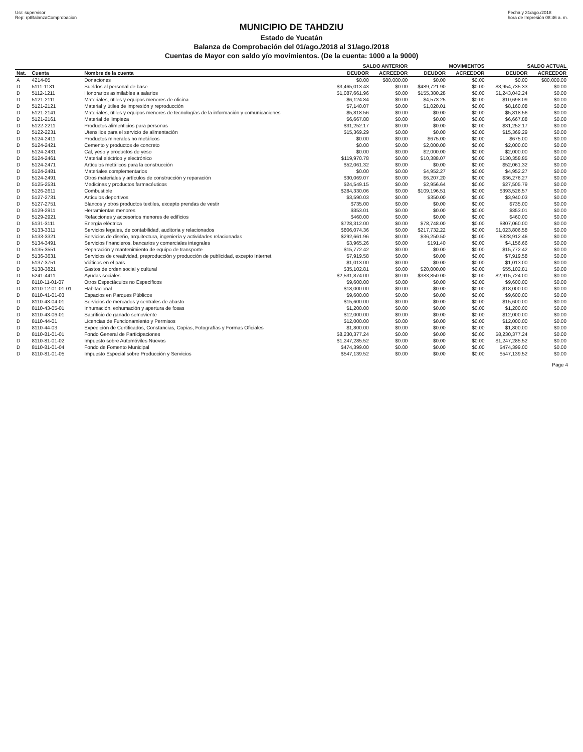Usr: supervisor
Rep: rptBalanzaComprobacion
Fecha y 31/ago./2018
hora de Impresión 08:46 a. m.
MUNICIPIO DE TAHDZIU
Estado de Yucatán
Balanza de Comprobación del 01/ago./2018 al 31/ago./2018
Cuentas de Mayor con saldo y/o movimientos. (De la cuenta: 1000 a la 9000)
| | | | SALDO ANTERIOR | | MOVIMIENTOS | | SALDO ACTUAL | |
| --- | --- | --- | --- | --- | --- | --- | --- | --- |
| Nat. | Cuenta | Nombre de la cuenta | DEUDOR | ACREEDOR | DEUDOR | ACREEDOR | DEUDOR | ACREEDOR |
| A | 4214-05 | Donaciones | $0.00 | $80,000.00 | $0.00 | $0.00 | $0.00 | $80,000.00 |
| D | 5111-1131 | Sueldos al personal de base | $3,465,013.43 | $0.00 | $489,721.90 | $0.00 | $3,954,735.33 | $0.00 |
| D | 5112-1211 | Honorarios asimilables a salarios | $1,087,661.96 | $0.00 | $155,380.28 | $0.00 | $1,243,042.24 | $0.00 |
| D | 5121-2111 | Materiales, útiles y equipos menores de oficina | $6,124.84 | $0.00 | $4,573.25 | $0.00 | $10,698.09 | $0.00 |
| D | 5121-2121 | Material y útiles de impresión y reproducción | $7,140.07 | $0.00 | $1,020.01 | $0.00 | $8,160.08 | $0.00 |
| D | 5121-2141 | Materiales, útiles y equipos menores de tecnologías de la información y comunicaciones | $5,818.56 | $0.00 | $0.00 | $0.00 | $5,818.56 | $0.00 |
| D | 5121-2161 | Material de limpieza | $6,667.88 | $0.00 | $0.00 | $0.00 | $6,667.88 | $0.00 |
| D | 5122-2211 | Productos alimenticios para personas | $31,252.17 | $0.00 | $0.00 | $0.00 | $31,252.17 | $0.00 |
| D | 5122-2231 | Utensilios para el servicio de alimentación | $15,369.29 | $0.00 | $0.00 | $0.00 | $15,369.29 | $0.00 |
| D | 5124-2411 | Productos minerales no metálicos | $0.00 | $0.00 | $675.00 | $0.00 | $675.00 | $0.00 |
| D | 5124-2421 | Cemento y productos de concreto | $0.00 | $0.00 | $2,000.00 | $0.00 | $2,000.00 | $0.00 |
| D | 5124-2431 | Cal, yeso y productos de yeso | $0.00 | $0.00 | $2,000.00 | $0.00 | $2,000.00 | $0.00 |
| D | 5124-2461 | Material eléctrico y electrónico | $119,970.78 | $0.00 | $10,388.07 | $0.00 | $130,358.85 | $0.00 |
| D | 5124-2471 | Artículos metálicos para la construcción | $52,061.32 | $0.00 | $0.00 | $0.00 | $52,061.32 | $0.00 |
| D | 5124-2481 | Materiales complementarios | $0.00 | $0.00 | $4,952.27 | $0.00 | $4,952.27 | $0.00 |
| D | 5124-2491 | Otros materiales y artículos de construcción y reparación | $30,069.07 | $0.00 | $6,207.20 | $0.00 | $36,276.27 | $0.00 |
| D | 5125-2531 | Medicinas y productos farmacéuticos | $24,549.15 | $0.00 | $2,956.64 | $0.00 | $27,505.79 | $0.00 |
| D | 5126-2611 | Combustible | $284,330.06 | $0.00 | $109,196.51 | $0.00 | $393,526.57 | $0.00 |
| D | 5127-2731 | Artículos deportivos | $3,590.03 | $0.00 | $350.00 | $0.00 | $3,940.03 | $0.00 |
| D | 5127-2751 | Blancos y otros productos textiles, excepto prendas de vestir | $735.00 | $0.00 | $0.00 | $0.00 | $735.00 | $0.00 |
| D | 5129-2911 | Herramientas menores | $353.01 | $0.00 | $0.00 | $0.00 | $353.01 | $0.00 |
| D | 5129-2921 | Refacciones y accesorios menores de edificios | $460.00 | $0.00 | $0.00 | $0.00 | $460.00 | $0.00 |
| D | 5131-3111 | Energía eléctrica | $728,312.00 | $0.00 | $78,748.00 | $0.00 | $807,060.00 | $0.00 |
| D | 5133-3311 | Servicios legales, de contabilidad, auditoria y relacionados | $806,074.36 | $0.00 | $217,732.22 | $0.00 | $1,023,806.58 | $0.00 |
| D | 5133-3321 | Servicios de diseño, arquitectura, ingeniería y actividades relacionadas | $292,661.96 | $0.00 | $36,250.50 | $0.00 | $328,912.46 | $0.00 |
| D | 5134-3491 | Servicios financieros, bancarios y comerciales integrales | $3,965.26 | $0.00 | $191.40 | $0.00 | $4,156.66 | $0.00 |
| D | 5135-3551 | Reparación y mantenimiento de equipo de transporte | $15,772.42 | $0.00 | $0.00 | $0.00 | $15,772.42 | $0.00 |
| D | 5136-3631 | Servicios de creatividad, preproducción y producción de publicidad, excepto Internet | $7,919.58 | $0.00 | $0.00 | $0.00 | $7,919.58 | $0.00 |
| D | 5137-3751 | Viáticos en el país | $1,013.00 | $0.00 | $0.00 | $0.00 | $1,013.00 | $0.00 |
| D | 5138-3821 | Gastos de orden social y cultural | $35,102.81 | $0.00 | $20,000.00 | $0.00 | $55,102.81 | $0.00 |
| D | 5241-4411 | Ayudas sociales | $2,531,874.00 | $0.00 | $383,850.00 | $0.00 | $2,915,724.00 | $0.00 |
| D | 8110-11-01-07 | Otros Espectáculos no Específicos | $9,600.00 | $0.00 | $0.00 | $0.00 | $9,600.00 | $0.00 |
| D | 8110-12-01-01-01 | Habitacional | $18,000.00 | $0.00 | $0.00 | $0.00 | $18,000.00 | $0.00 |
| D | 8110-41-01-03 | Espacios en Parques Públicos | $9,600.00 | $0.00 | $0.00 | $0.00 | $9,600.00 | $0.00 |
| D | 8110-43-04-01 | Servicios de mercados y centrales de abasto | $15,600.00 | $0.00 | $0.00 | $0.00 | $15,600.00 | $0.00 |
| D | 8110-43-05-01 | Inhumación, exhumación y apertura de fosas | $1,200.00 | $0.00 | $0.00 | $0.00 | $1,200.00 | $0.00 |
| D | 8110-43-06-01 | Sacrificio de ganado semoviente | $12,000.00 | $0.00 | $0.00 | $0.00 | $12,000.00 | $0.00 |
| D | 8110-44-01 | Licencias de Funcionamiento y Permisos | $12,000.00 | $0.00 | $0.00 | $0.00 | $12,000.00 | $0.00 |
| D | 8110-44-03 | Expedición de Certificados, Constancias, Copias, Fotografías y Formas Oficiales | $1,800.00 | $0.00 | $0.00 | $0.00 | $1,800.00 | $0.00 |
| D | 8110-81-01-01 | Fondo General de Participaciones | $8,230,377.24 | $0.00 | $0.00 | $0.00 | $8,230,377.24 | $0.00 |
| D | 8110-81-01-02 | Impuesto sobre Automóviles Nuevos | $1,247,285.52 | $0.00 | $0.00 | $0.00 | $1,247,285.52 | $0.00 |
| D | 8110-81-01-04 | Fondo de Fomento Municipal | $474,399.00 | $0.00 | $0.00 | $0.00 | $474,399.00 | $0.00 |
| D | 8110-81-01-05 | Impuesto Especial sobre Producción y Servicios | $547,139.52 | $0.00 | $0.00 | $0.00 | $547,139.52 | $0.00 |
Page 4